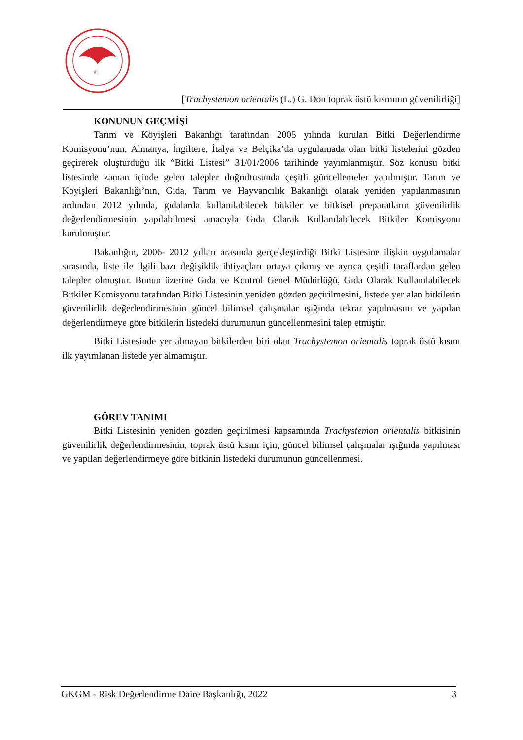☾
[Trachystemon orientalis (L.) G. Don toprak üstü kısmının güvenilirliği]
KONUNUN GEÇMİŞİ
Tarım ve Köyişleri Bakanlığı tarafından 2005 yılında kurulan Bitki Değerlendirme Komisyonu’nun, Almanya, İngiltere, İtalya ve Belçika’da uygulamada olan bitki listelerini gözden geçirerek oluşturduğu ilk “Bitki Listesi” 31/01/2006 tarihinde yayımlanmıştır. Söz konusu bitki listesinde zaman içinde gelen talepler doğrultusunda çeşitli güncellemeler yapılmıştır. Tarım ve Köyişleri Bakanlığı’nın, Gıda, Tarım ve Hayvancılık Bakanlığı olarak yeniden yapılanmasının ardından 2012 yılında, gıdalarda kullanılabilecek bitkiler ve bitkisel preparatların güvenilirlik değerlendirmesinin yapılabilmesi amacıyla Gıda Olarak Kullanılabilecek Bitkiler Komisyonu kurulmuştur.
Bakanlığın, 2006- 2012 yılları arasında gerçekleştirdiği Bitki Listesine ilişkin uygulamalar sırasında, liste ile ilgili bazı değişiklik ihtiyaçları ortaya çıkmış ve ayrıca çeşitli taraflardan gelen talepler olmuştur. Bunun üzerine Gıda ve Kontrol Genel Müdürlüğü, Gıda Olarak Kullanılabilecek Bitkiler Komisyonu tarafından Bitki Listesinin yeniden gözden geçirilmesini, listede yer alan bitkilerin güvenilirlik değerlendirmesinin güncel bilimsel çalışmalar ışığında tekrar yapılmasını ve yapılan değerlendirmeye göre bitkilerin listedeki durumunun güncellenmesini talep etmiştir.
Bitki Listesinde yer almayan bitkilerden biri olan Trachystemon orientalis toprak üstü kısmı ilk yayımlanan listede yer almamıştır.
GÖREV TANIMI
Bitki Listesinin yeniden gözden geçirilmesi kapsamında Trachystemon orientalis bitkisinin güvenilirlik değerlendirmesinin, toprak üstü kısmı için, güncel bilimsel çalışmalar ışığında yapılması ve yapılan değerlendirmeye göre bitkinin listedeki durumunun güncellenmesi.
GKGM - Risk Değerlendirme Daire Başkanlığı, 2022 3